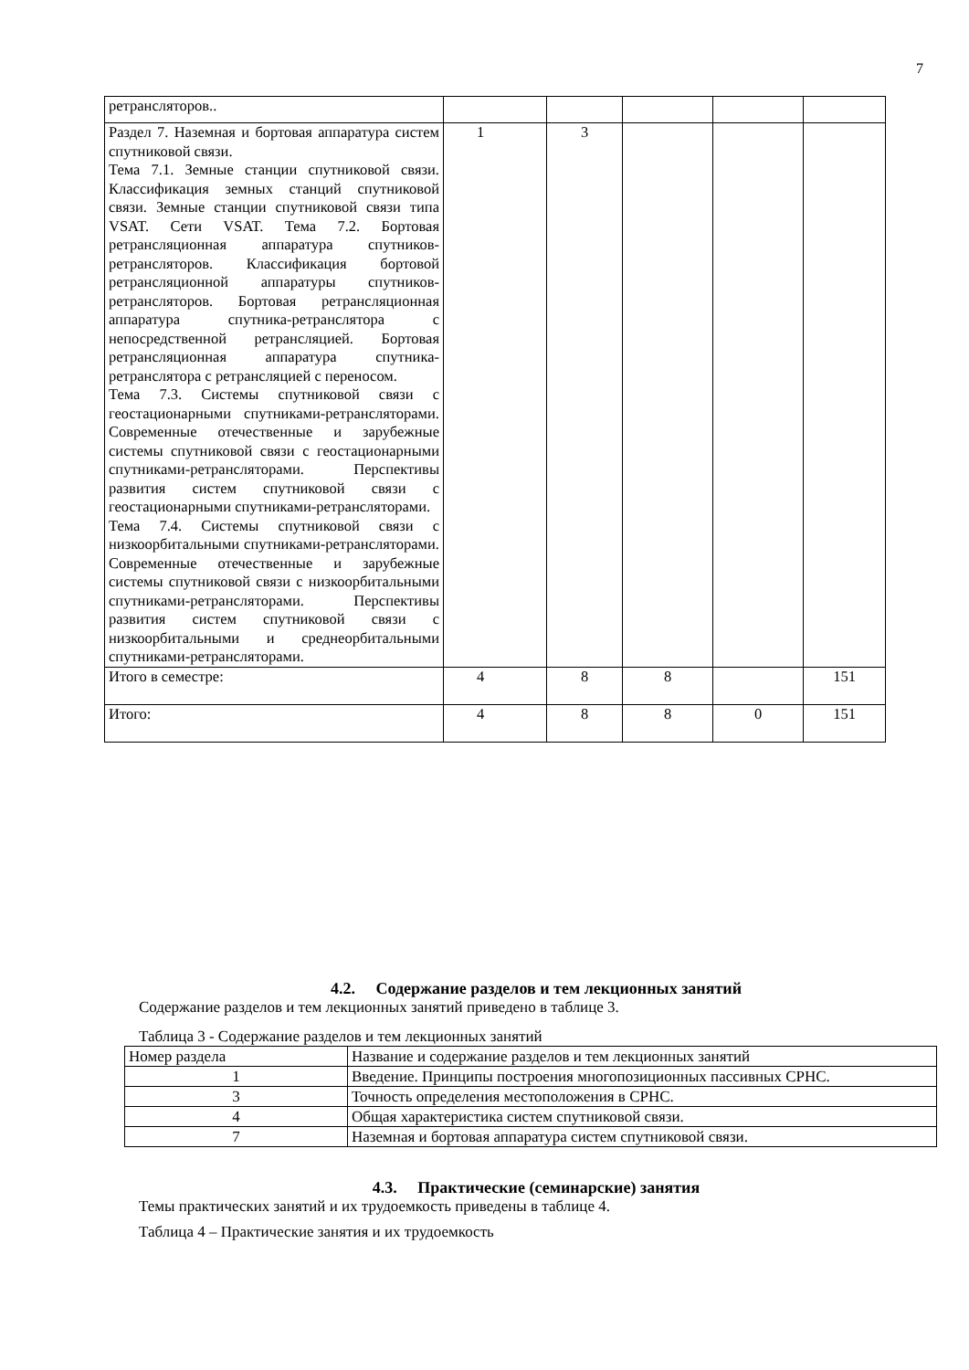7
| ретрансляторов.. | | | | | |
| Раздел 7. Наземная и бортовая аппаратура систем спутниковой связи. Тема 7.1. Земные станции спутниковой связи. Классификация земных станций спутниковой связи. Земные станции спутниковой связи типа VSAT. Сети VSAT. Тема 7.2. Бортовая ретрансляционная аппаратура спутников-ретрансляторов. Классификация бортовой ретрансляционной аппаратуры спутников-ретрансляторов. Бортовая ретрансляционная аппаратура спутника-ретранслятора с непосредственной ретрансляцией. Бортовая ретрансляционная аппаратура спутника-ретранслятора с ретрансляцией с переносом. Тема 7.3. Системы спутниковой связи с геостационарными спутниками-ретрансляторами. Современные отечественные и зарубежные системы спутниковой связи с геостационарными спутниками-ретрансляторами. Перспективы развития систем спутниковой связи с геостационарными спутниками-ретрансляторами. Тема 7.4. Системы спутниковой связи с низкоорбитальными спутниками-ретрансляторами. Современные отечественные и зарубежные системы спутниковой связи с низкоорбитальными спутниками-ретрансляторами. Перспективы развития систем спутниковой связи с низкоорбитальными и среднеорбитальными спутниками-ретрансляторами. | 1 | 3 | | | |
| Итого в семестре: | 4 | 8 | 8 | | 151 |
| Итого: | 4 | 8 | 8 | 0 | 151 |
4.2. Содержание разделов и тем лекционных занятий
Содержание разделов и тем лекционных занятий приведено в таблице 3.
Таблица 3 - Содержание разделов и тем лекционных занятий
| Номер раздела | Название и содержание разделов и тем лекционных занятий |
| 1 | Введение. Принципы построения многопозиционных пассивных СРНС. |
| 3 | Точность определения местоположения в СРНС. |
| 4 | Общая характеристика систем спутниковой связи. |
| 7 | Наземная и бортовая аппаратура систем спутниковой связи. |
4.3. Практические (семинарские) занятия
Темы практических занятий и их трудоемкость приведены в таблице 4.
Таблица 4 – Практические занятия и их трудоемкость